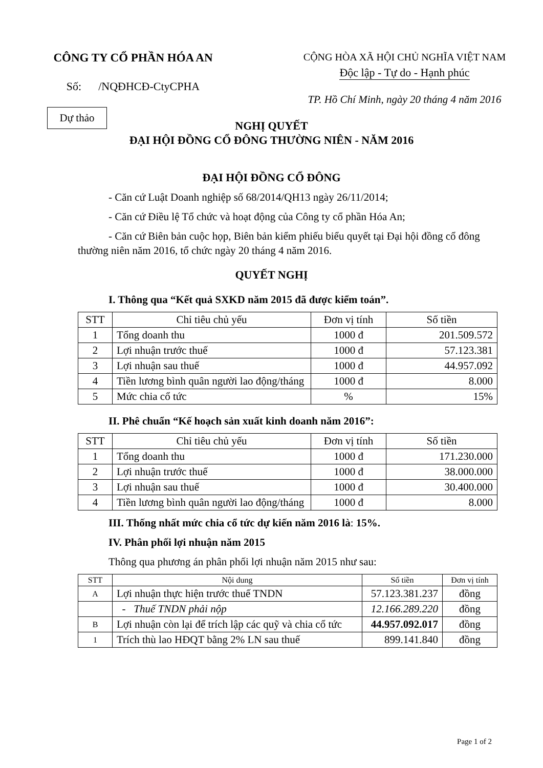CÔNG TY CỔ PHẦN HÓA AN
Số: /NQĐHCĐ-CtyCPHA
CỘNG HÒA XÃ HỘI CHỦ NGHĨA VIỆT NAM
Độc lập - Tự do - Hạnh phúc
TP. Hồ Chí Minh, ngày 20 tháng 4 năm 2016
Dự thảo
NGHỊ QUYẾT
ĐẠI HỘI ĐỒNG CỔ ĐÔNG THƯỜNG NIÊN - NĂM 2016
ĐẠI HỘI ĐỒNG CỔ ĐÔNG
- Căn cứ Luật Doanh nghiệp số 68/2014/QH13 ngày 26/11/2014;
- Căn cứ Điều lệ Tổ chức và hoạt động của Công ty cổ phần Hóa An;
- Căn cứ Biên bản cuộc họp, Biên bản kiểm phiếu biểu quyết tại Đại hội đồng cổ đông thường niên năm 2016, tổ chức ngày 20 tháng 4 năm 2016.
QUYẾT NGHỊ
I. Thông qua “Kết quả SXKD năm 2015 đã được kiểm toán”.
| STT | Chỉ tiêu chủ yếu | Đơn vị tính | Số tiền |
| --- | --- | --- | --- |
| 1 | Tổng doanh thu | 1000 đ | 201.509.572 |
| 2 | Lợi nhuận trước thuế | 1000 đ | 57.123.381 |
| 3 | Lợi nhuận sau thuế | 1000 đ | 44.957.092 |
| 4 | Tiền lương bình quân người lao động/tháng | 1000 đ | 8.000 |
| 5 | Mức chia cổ tức | % | 15% |
II. Phê chuẩn “Kế hoạch sản xuất kinh doanh năm 2016”:
| STT | Chỉ tiêu chủ yếu | Đơn vị tính | Số tiền |
| --- | --- | --- | --- |
| 1 | Tổng doanh thu | 1000 đ | 171.230.000 |
| 2 | Lợi nhuận trước thuế | 1000 đ | 38.000.000 |
| 3 | Lợi nhuận sau thuế | 1000 đ | 30.400.000 |
| 4 | Tiền lương bình quân người lao động/tháng | 1000 đ | 8.000 |
III. Thống nhất mức chia cổ tức dự kiến năm 2016 là: 15%.
IV. Phân phối lợi nhuận năm 2015
Thông qua phương án phân phối lợi nhuận năm 2015 như sau:
| STT | Nội dung | Số tiền | Đơn vị tính |
| --- | --- | --- | --- |
| A | Lợi nhuận thực hiện trước thuế TNDN | 57.123.381.237 | đồng |
| | - Thuế TNDN phải nộp | 12.166.289.220 | đồng |
| B | Lợi nhuận còn lại để trích lập các quỹ và chia cổ tức | 44.957.092.017 | đồng |
| 1 | Trích thù lao HĐQT bằng 2% LN sau thuế | 899.141.840 | đồng |
Page 1 of 2